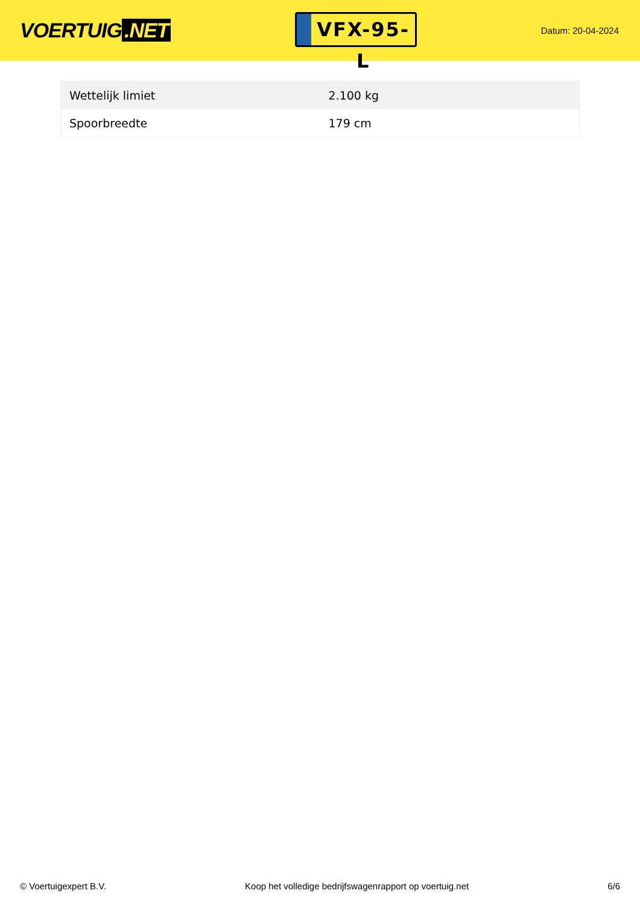VOERTUIG.NET
VFX-95-L
Datum: 20-04-2024
| Wettelijk limiet | 2.100 kg |
| Spoorbreedte | 179 cm |
© Voertuigexpert B.V. Koop het volledige bedrijfswagenrapport op voertuig.net 6/6